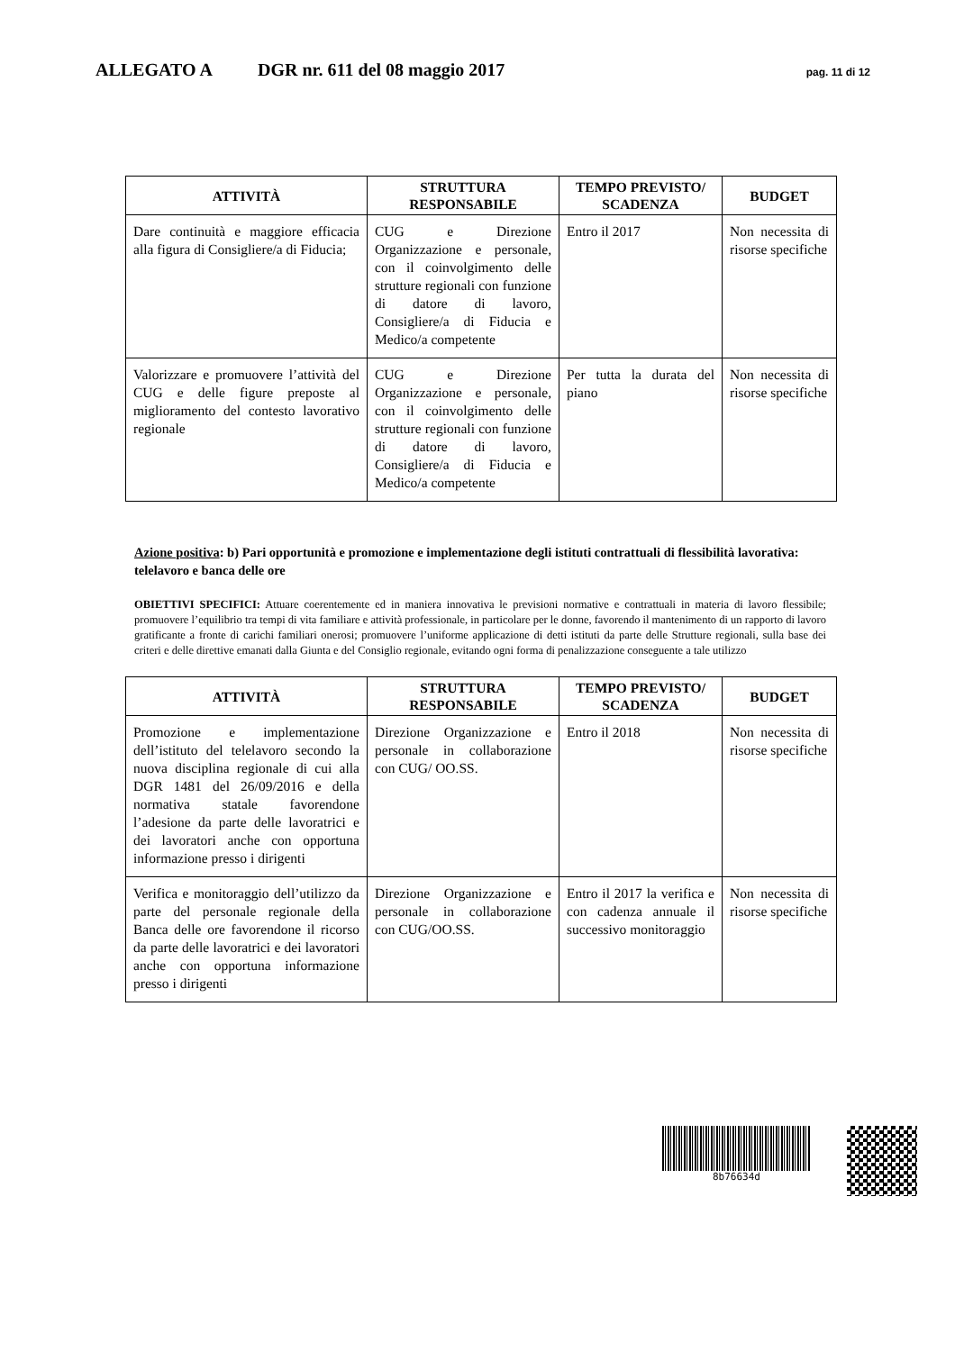ALLEGATO A DGR nr. 611 del 08 maggio 2017 pag. 11 di 12
| ATTIVITÀ | STRUTTURA RESPONSABILE | TEMPO PREVISTO/ SCADENZA | BUDGET |
| --- | --- | --- | --- |
| Dare continuità e maggiore efficacia alla figura di Consigliere/a di Fiducia; | CUG e Direzione Organizzazione e personale, con il coinvolgimento delle strutture regionali con funzione di datore di lavoro, Consigliere/a di Fiducia e Medico/a competente | Entro il 2017 | Non necessita di risorse specifiche |
| Valorizzare e promuovere l’attività del CUG e delle figure preposte al miglioramento del contesto lavorativo regionale | CUG e Direzione Organizzazione e personale, con il coinvolgimento delle strutture regionali con funzione di datore di lavoro, Consigliere/a di Fiducia e Medico/a competente | Per tutta la durata del piano | Non necessita di risorse specifiche |
Azione positiva: b) Pari opportunità e promozione e implementazione degli istituti contrattuali di flessibilità lavorativa: telelavoro e banca delle ore
OBIETTIVI SPECIFICI: Attuare coerentemente ed in maniera innovativa le previsioni normative e contrattuali in materia di lavoro flessibile; promuovere l’equilibrio tra tempi di vita familiare e attività professionale, in particolare per le donne, favorendo il mantenimento di un rapporto di lavoro gratificante a fronte di carichi familiari onerosi; promuovere l’uniforme applicazione di detti istituti da parte delle Strutture regionali, sulla base dei criteri e delle direttive emanati dalla Giunta e del Consiglio regionale, evitando ogni forma di penalizzazione conseguente a tale utilizzo
| ATTIVITÀ | STRUTTURA RESPONSABILE | TEMPO PREVISTO/ SCADENZA | BUDGET |
| --- | --- | --- | --- |
| Promozione e implementazione dell’istituto del telelavoro secondo la nuova disciplina regionale di cui alla DGR 1481 del 26/09/2016 e della normativa statale favorendone l’adesione da parte delle lavoratrici e dei lavoratori anche con opportuna informazione presso i dirigenti | Direzione Organizzazione e personale in collaborazione con CUG/ OO.SS. | Entro il 2018 | Non necessita di risorse specifiche |
| Verifica e monitoraggio dell’utilizzo da parte del personale regionale della Banca delle ore favorendone il ricorso da parte delle lavoratrici e dei lavoratori anche con opportuna informazione presso i dirigenti | Direzione Organizzazione e personale in collaborazione con CUG/OO.SS. | Entro il 2017 la verifica e con cadenza annuale il successivo monitoraggio | Non necessita di risorse specifiche |
8b76634d